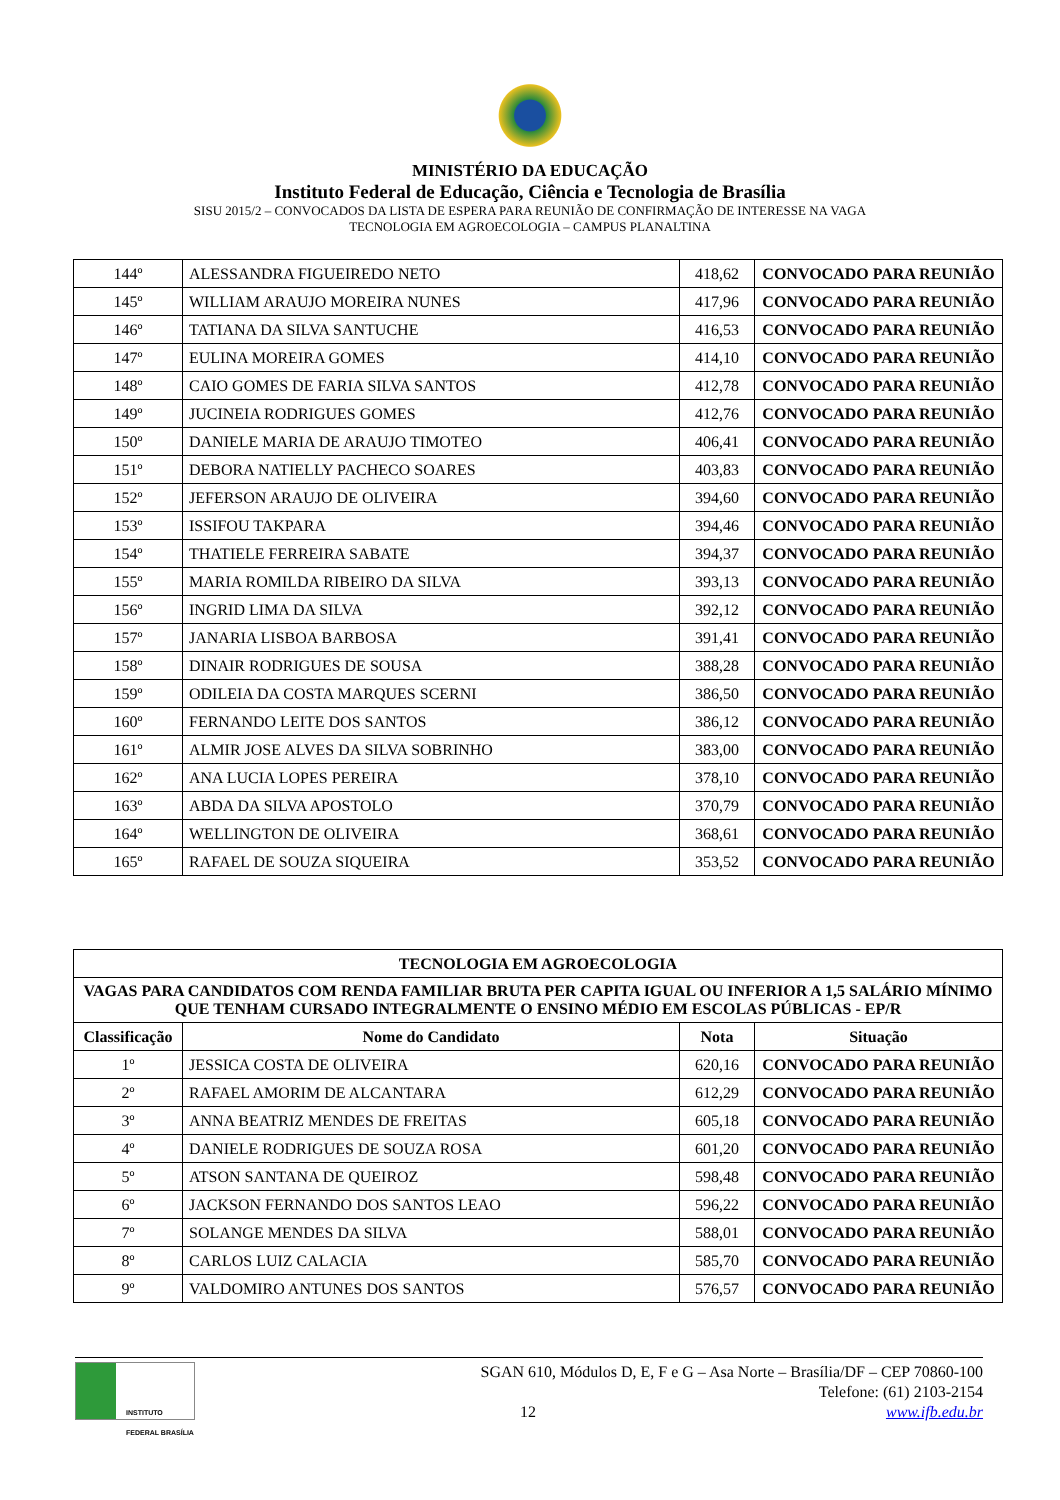MINISTÉRIO DA EDUCAÇÃO
Instituto Federal de Educação, Ciência e Tecnologia de Brasília
SISU 2015/2 – CONVOCADOS DA LISTA DE ESPERA PARA REUNIÃO DE CONFIRMAÇÃO DE INTERESSE NA VAGA
TECNOLOGIA EM AGROECOLOGIA – CAMPUS PLANALTINA
| 144º | ALESSANDRA FIGUEIREDO NETO | 418,62 | CONVOCADO PARA REUNIÃO |
| 145º | WILLIAM ARAUJO MOREIRA NUNES | 417,96 | CONVOCADO PARA REUNIÃO |
| 146º | TATIANA DA SILVA SANTUCHE | 416,53 | CONVOCADO PARA REUNIÃO |
| 147º | EULINA MOREIRA GOMES | 414,10 | CONVOCADO PARA REUNIÃO |
| 148º | CAIO GOMES DE FARIA SILVA SANTOS | 412,78 | CONVOCADO PARA REUNIÃO |
| 149º | JUCINEIA RODRIGUES GOMES | 412,76 | CONVOCADO PARA REUNIÃO |
| 150º | DANIELE MARIA DE ARAUJO TIMOTEO | 406,41 | CONVOCADO PARA REUNIÃO |
| 151º | DEBORA NATIELLY PACHECO SOARES | 403,83 | CONVOCADO PARA REUNIÃO |
| 152º | JEFERSON ARAUJO DE OLIVEIRA | 394,60 | CONVOCADO PARA REUNIÃO |
| 153º | ISSIFOU TAKPARA | 394,46 | CONVOCADO PARA REUNIÃO |
| 154º | THATIELE FERREIRA SABATE | 394,37 | CONVOCADO PARA REUNIÃO |
| 155º | MARIA ROMILDA RIBEIRO DA SILVA | 393,13 | CONVOCADO PARA REUNIÃO |
| 156º | INGRID LIMA DA SILVA | 392,12 | CONVOCADO PARA REUNIÃO |
| 157º | JANARIA LISBOA BARBOSA | 391,41 | CONVOCADO PARA REUNIÃO |
| 158º | DINAIR RODRIGUES DE SOUSA | 388,28 | CONVOCADO PARA REUNIÃO |
| 159º | ODILEIA DA COSTA MARQUES SCERNI | 386,50 | CONVOCADO PARA REUNIÃO |
| 160º | FERNANDO LEITE DOS SANTOS | 386,12 | CONVOCADO PARA REUNIÃO |
| 161º | ALMIR JOSE ALVES DA SILVA SOBRINHO | 383,00 | CONVOCADO PARA REUNIÃO |
| 162º | ANA LUCIA LOPES PEREIRA | 378,10 | CONVOCADO PARA REUNIÃO |
| 163º | ABDA DA SILVA APOSTOLO | 370,79 | CONVOCADO PARA REUNIÃO |
| 164º | WELLINGTON DE OLIVEIRA | 368,61 | CONVOCADO PARA REUNIÃO |
| 165º | RAFAEL DE SOUZA SIQUEIRA | 353,52 | CONVOCADO PARA REUNIÃO |
| TECNOLOGIA EM AGROECOLOGIA | | | |
| --- | --- | --- | --- |
| VAGAS PARA CANDIDATOS COM RENDA FAMILIAR BRUTA PER CAPITA IGUAL OU INFERIOR A 1,5 SALÁRIO MÍNIMO QUE TENHAM CURSADO INTEGRALMENTE O ENSINO MÉDIO EM ESCOLAS PÚBLICAS - EP/R | | | |
| Classificação | Nome do Candidato | Nota | Situação |
| 1º | JESSICA COSTA DE OLIVEIRA | 620,16 | CONVOCADO PARA REUNIÃO |
| 2º | RAFAEL AMORIM DE ALCANTARA | 612,29 | CONVOCADO PARA REUNIÃO |
| 3º | ANNA BEATRIZ MENDES DE FREITAS | 605,18 | CONVOCADO PARA REUNIÃO |
| 4º | DANIELE RODRIGUES DE SOUZA ROSA | 601,20 | CONVOCADO PARA REUNIÃO |
| 5º | ATSON SANTANA DE QUEIROZ | 598,48 | CONVOCADO PARA REUNIÃO |
| 6º | JACKSON FERNANDO DOS SANTOS LEAO | 596,22 | CONVOCADO PARA REUNIÃO |
| 7º | SOLANGE MENDES DA SILVA | 588,01 | CONVOCADO PARA REUNIÃO |
| 8º | CARLOS LUIZ CALACIA | 585,70 | CONVOCADO PARA REUNIÃO |
| 9º | VALDOMIRO ANTUNES DOS SANTOS | 576,57 | CONVOCADO PARA REUNIÃO |
INSTITUTO FEDERAL BRASÍLIA
SGAN 610, Módulos D, E, F e G – Asa Norte – Brasília/DF – CEP 70860-100
Telefone: (61) 2103-2154
12 www.ifb.edu.br